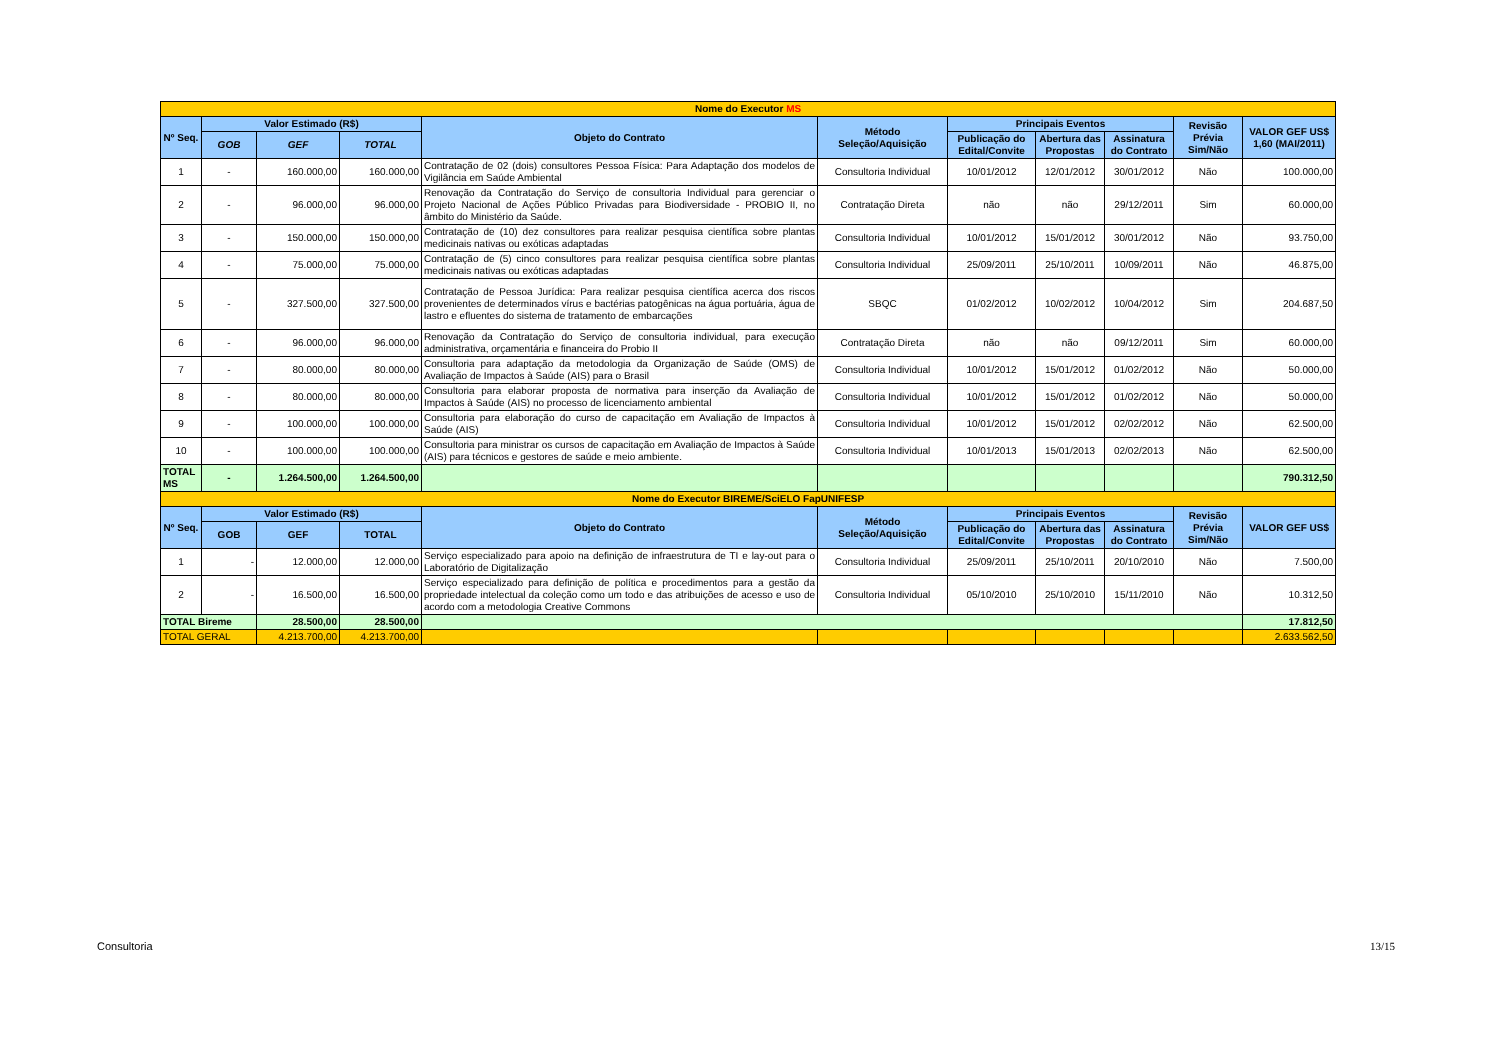| Nome do Executor MS | | | | | | | | | | |
| Nº Seq. | Valor Estimado (R$) | | | Objeto do Contrato | Método Seleção/Aquisição | Principais Eventos | | | Revisão Prévia Sim/Não | VALOR GEF US$ 1,60 (MAI/2011) |
| | | | | | | Publicação do Edital/Convite | Abertura das Propostas | Assinatura do Contrato | | |
| | GOB | GEF | TOTAL | | | | | | | |
| 1 | - | 160.000,00 | 160.000,00 | Contratação de 02 (dois) consultores Pessoa Física: Para Adaptação dos modelos de Vigilância em Saúde Ambiental | Consultoria Individual | 10/01/2012 | 12/01/2012 | 30/01/2012 | Não | 100.000,00 |
| 2 | - | 96.000,00 | 96.000,00 | Renovação da Contratação do Serviço de consultoria Individual para gerenciar o Projeto Nacional de Ações Público Privadas para Biodiversidade - PROBIO II, no âmbito do Ministério da Saúde. | Contratação Direta | não | não | 29/12/2011 | Sim | 60.000,00 |
| 3 | - | 150.000,00 | 150.000,00 | Contratação de (10) dez consultores para realizar pesquisa científica sobre plantas medicinais nativas ou exóticas adaptadas | Consultoria Individual | 10/01/2012 | 15/01/2012 | 30/01/2012 | Não | 93.750,00 |
| 4 | - | 75.000,00 | 75.000,00 | Contratação de (5) cinco consultores para realizar pesquisa científica sobre plantas medicinais nativas ou exóticas adaptadas | Consultoria Individual | 25/09/2011 | 25/10/2011 | 10/09/2011 | Não | 46.875,00 |
| 5 | - | 327.500,00 | 327.500,00 | Contratação de Pessoa Jurídica: Para realizar pesquisa científica acerca dos riscos provenientes de determinados vírus e bactérias patogênicas na água portuária, água de lastro e efluentes do sistema de tratamento de embarcações | SBQC | 01/02/2012 | 10/02/2012 | 10/04/2012 | Sim | 204.687,50 |
| 6 | - | 96.000,00 | 96.000,00 | Renovação da Contratação do Serviço de consultoria individual, para execução administrativa, orçamentária e financeira do Probio II | Contratação Direta | não | não | 09/12/2011 | Sim | 60.000,00 |
| 7 | - | 80.000,00 | 80.000,00 | Consultoria para adaptação da metodologia da Organização de Saúde (OMS) de Avaliação de Impactos à Saúde (AIS) para o Brasil | Consultoria Individual | 10/01/2012 | 15/01/2012 | 01/02/2012 | Não | 50.000,00 |
| 8 | - | 80.000,00 | 80.000,00 | Consultoria para elaborar proposta de normativa para inserção da Avaliação de Impactos à Saúde (AIS) no processo de licenciamento ambiental | Consultoria Individual | 10/01/2012 | 15/01/2012 | 01/02/2012 | Não | 50.000,00 |
| 9 | - | 100.000,00 | 100.000,00 | Consultoria para elaboração do curso de capacitação em Avaliação de Impactos à Saúde (AIS) | Consultoria Individual | 10/01/2012 | 15/01/2012 | 02/02/2012 | Não | 62.500,00 |
| 10 | - | 100.000,00 | 100.000,00 | Consultoria para ministrar os cursos de capacitação em Avaliação de Impactos à Saúde (AIS) para técnicos e gestores de saúde e meio ambiente. | Consultoria Individual | 10/01/2013 | 15/01/2013 | 02/02/2013 | Não | 62.500,00 |
| TOTAL MS | - | 1.264.500,00 | 1.264.500,00 | | | | | | | 790.312,50 |
| Nome do Executor BIREME/SciELO FapUNIFESP | | | | | | | | | | |
| Nº Seq. | Valor Estimado (R$) | | | Objeto do Contrato | Método Seleção/Aquisição | Principais Eventos | | | Revisão Prévia Sim/Não | VALOR GEF US$ |
| | GOB | GEF | TOTAL | | | Publicação do Edital/Convite | Abertura das Propostas | Assinatura do Contrato | | |
| 1 | - | 12.000,00 | 12.000,00 | Serviço especializado para apoio na definição de infraestrutura de TI e lay-out para o Laboratório de Digitalização | Consultoria Individual | 25/09/2011 | 25/10/2011 | 20/10/2010 | Não | 7.500,00 |
| 2 | - | 16.500,00 | 16.500,00 | Serviço especializado para definição de política e procedimentos para a gestão da propriedade intelectual da coleção como um todo e das atribuições de acesso e uso de acordo com a metodologia Creative Commons | Consultoria Individual | 05/10/2010 | 25/10/2010 | 15/11/2010 | Não | 10.312,50 |
| TOTAL Bireme | | 28.500,00 | 28.500,00 | | | | | | | 17.812,50 |
| TOTAL GERAL | | 4.213.700,00 | 4.213.700,00 | | | | | | | 2.633.562,50 |
Consultoria 13/15